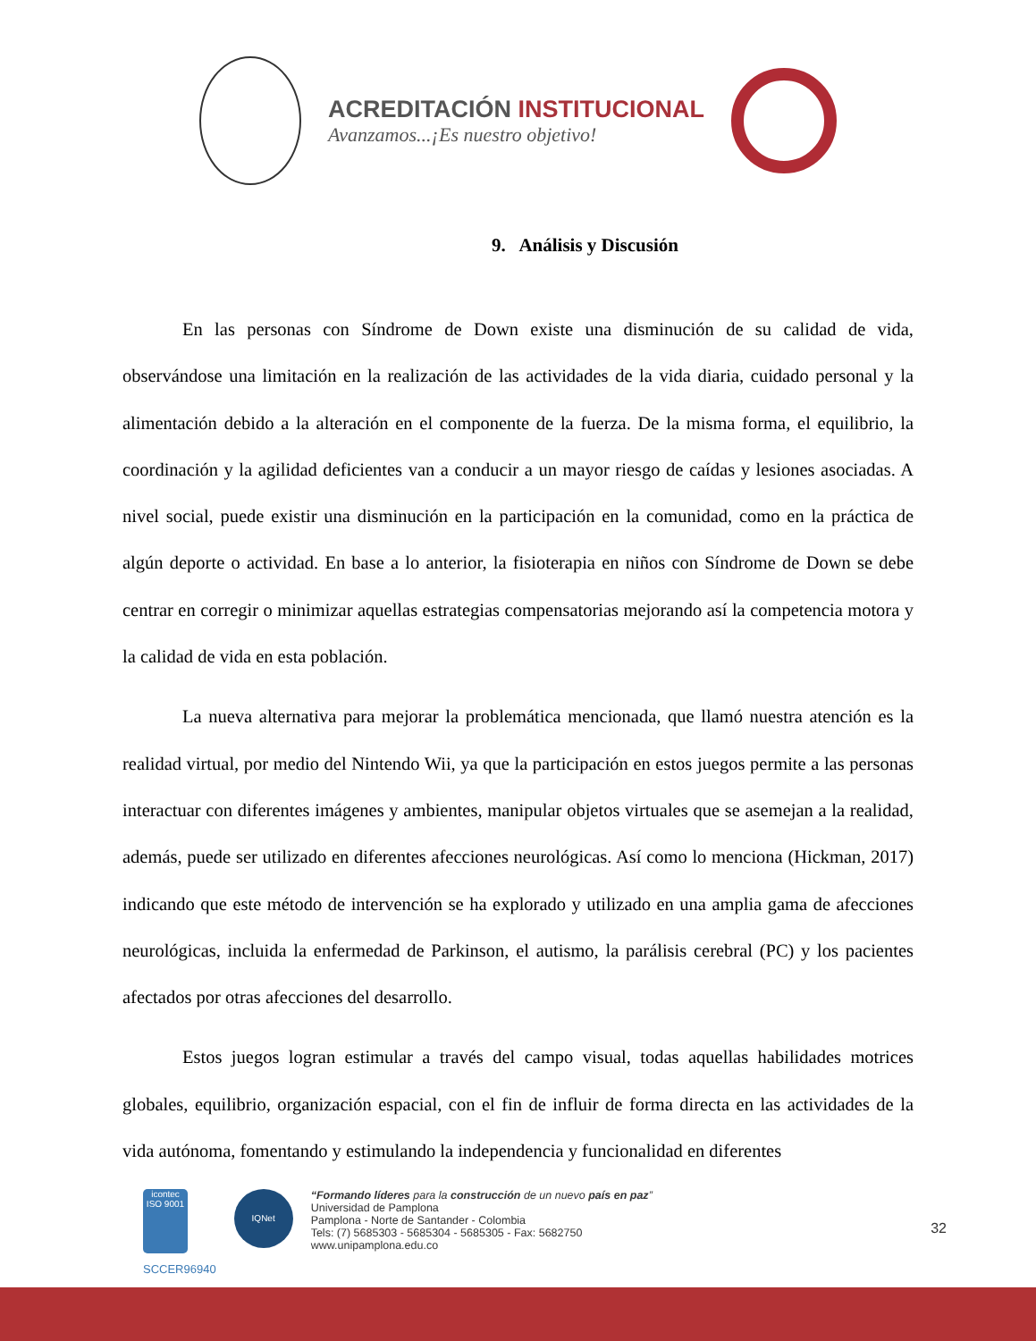ACREDITACIÓN INSTITUCIONAL
Avanzamos...¡Es nuestro objetivo!
9. Análisis y Discusión
En las personas con Síndrome de Down existe una disminución de su calidad de vida, observándose una limitación en la realización de las actividades de la vida diaria, cuidado personal y la alimentación debido a la alteración en el componente de la fuerza. De la misma forma, el equilibrio, la coordinación y la agilidad deficientes van a conducir a un mayor riesgo de caídas y lesiones asociadas. A nivel social, puede existir una disminución en la participación en la comunidad, como en la práctica de algún deporte o actividad. En base a lo anterior, la fisioterapia en niños con Síndrome de Down se debe centrar en corregir o minimizar aquellas estrategias compensatorias mejorando así la competencia motora y la calidad de vida en esta población.
La nueva alternativa para mejorar la problemática mencionada, que llamó nuestra atención es la realidad virtual, por medio del Nintendo Wii, ya que la participación en estos juegos permite a las personas interactuar con diferentes imágenes y ambientes, manipular objetos virtuales que se asemejan a la realidad, además, puede ser utilizado en diferentes afecciones neurológicas. Así como lo menciona (Hickman, 2017) indicando que este método de intervención se ha explorado y utilizado en una amplia gama de afecciones neurológicas, incluida la enfermedad de Parkinson, el autismo, la parálisis cerebral (PC) y los pacientes afectados por otras afecciones del desarrollo.
Estos juegos logran estimular a través del campo visual, todas aquellas habilidades motrices globales, equilibrio, organización espacial, con el fin de influir de forma directa en las actividades de la vida autónoma, fomentando y estimulando la independencia y funcionalidad en diferentes
icontec
ISO 9001
SCCER96940
IQNet
“Formando líderes para la construcción de un nuevo país en paz”
Universidad de Pamplona
Pamplona - Norte de Santander - Colombia
Tels: (7) 5685303 - 5685304 - 5685305 - Fax: 5682750
www.unipamplona.edu.co
32